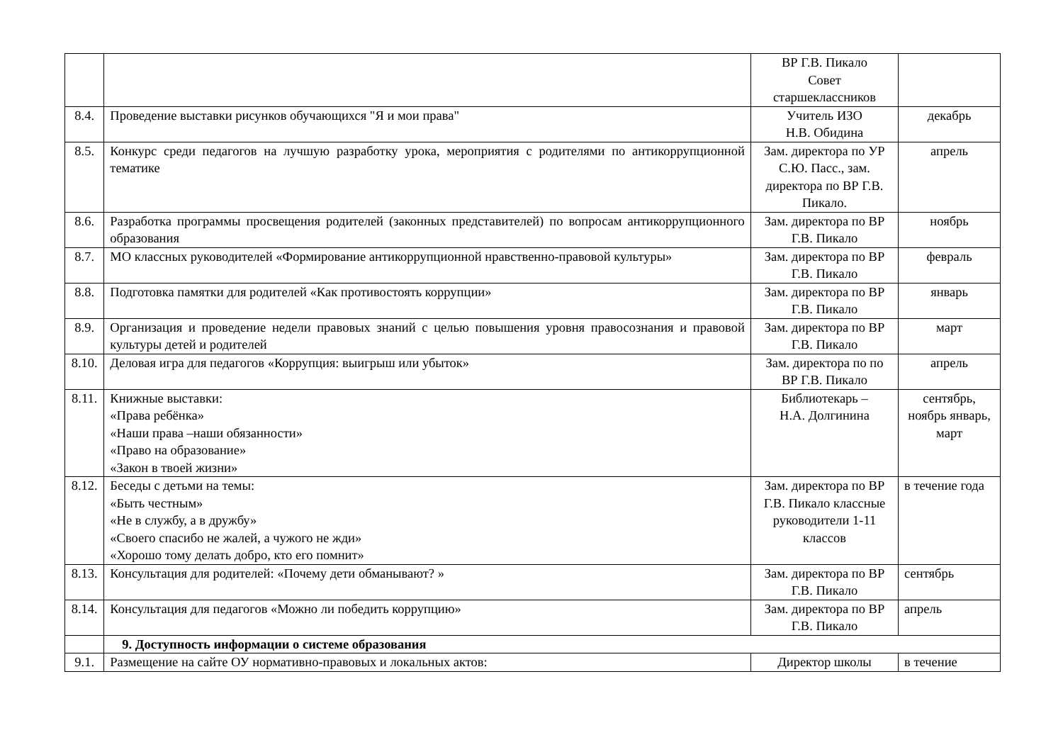| | | ВР Г.В. Пикало Совет старшеклассников | |
| 8.4. | Проведение выставки рисунков обучающихся "Я и мои права" | Учитель ИЗО Н.В. Обидина | декабрь |
| 8.5. | Конкурс среди педагогов на лучшую разработку урока, мероприятия с родителями по антикоррупционной тематике | Зам. директора по УР С.Ю. Пасс., зам. директора по ВР Г.В. Пикало. | апрель |
| 8.6. | Разработка программы просвещения родителей (законных представителей) по вопросам антикоррупционного образования | Зам. директора по ВР Г.В. Пикало | ноябрь |
| 8.7. | МО классных руководителей «Формирование антикоррупционной нравственно-правовой культуры» | Зам. директора по ВР Г.В. Пикало | февраль |
| 8.8. | Подготовка памятки для родителей «Как противостоять коррупции» | Зам. директора по ВР Г.В. Пикало | январь |
| 8.9. | Организация и проведение недели правовых знаний с целью повышения уровня правосознания и правовой культуры детей и родителей | Зам. директора по ВР Г.В. Пикало | март |
| 8.10. | Деловая игра для педагогов «Коррупция: выигрыш или убыток» | Зам. директора по по ВР Г.В. Пикало | апрель |
| 8.11. | Книжные выставки: «Права ребёнка» «Наши права –наши обязанности» «Право на образование» «Закон в твоей жизни» | Библиотекарь – Н.А. Долгинина | сентябрь, ноябрь январь, март |
| 8.12. | Беседы с детьми на темы: «Быть честным» «Не в службу, а в дружбу» «Своего спасибо не жалей, а чужого не жди» «Хорошо тому делать добро, кто его помнит» | Зам. директора по ВР Г.В. Пикало классные руководители 1-11 классов | в течение года |
| 8.13. | Консультация для родителей: «Почему дети обманывают? » | Зам. директора по ВР Г.В. Пикало | сентябрь |
| 8.14. | Консультация для педагогов «Можно ли победить коррупцию» | Зам. директора по ВР Г.В. Пикало | апрель |
| | 9. Доступность информации о системе образования | | |
| 9.1. | Размещение на сайте ОУ нормативно-правовых и локальных актов: | Директор школы | в течение |